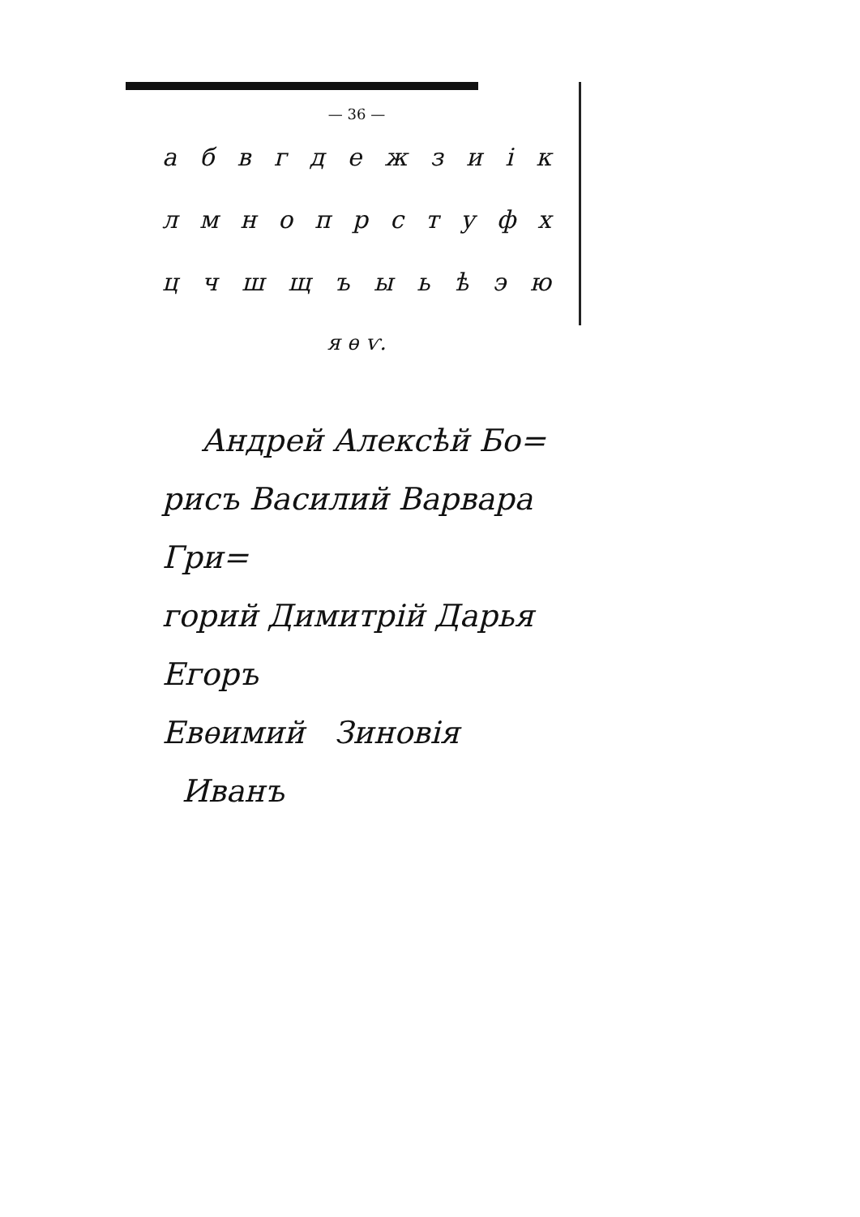— 36 —
а б в г д е ж з и i к
л м н о п р с т у ф х
ц ч ш щ ъ ы ь ѣ э ю
я ѳ ѵ.
Андрей Алексѣй Бо=
рисъ Василий Варвара Гри=
горий Димитрiй Дарья Егоръ
Евѳимий Зиновiя Иванъ